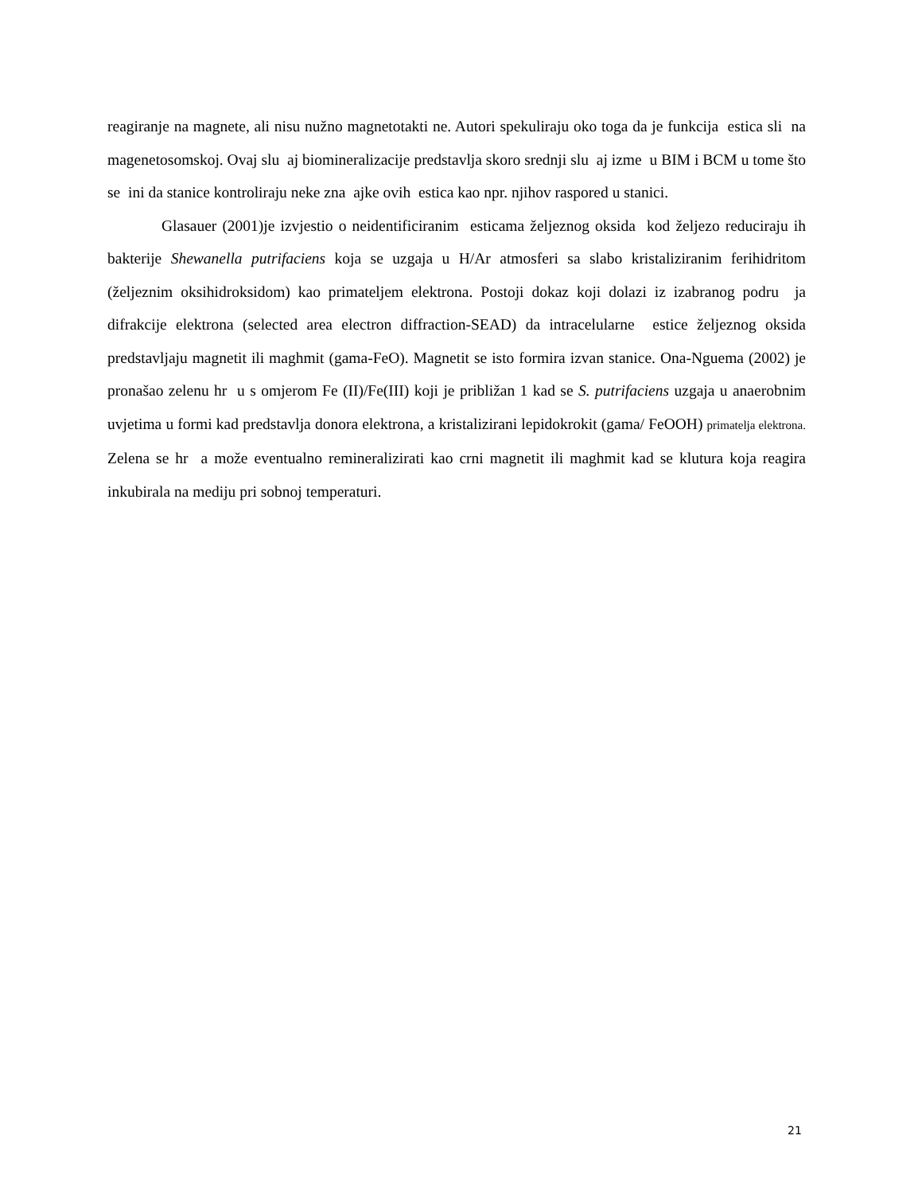reagiranje na magnete, ali nisu nužno magnetotakti ne. Autori spekuliraju oko toga da je funkcija estica sli na magenetosomskoj. Ovaj slu aj biomineralizacije predstavlja skoro srednji slu aj izme u BIM i BCM u tome što se ini da stanice kontroliraju neke zna ajke ovih estica kao npr. njihov raspored u stanici.
Glasauer (2001)je izvjestio o neidentificiranim esticama željeznog oksida kod željezo reduciraju ih bakterije Shewanella putrifaciens koja se uzgaja u H/Ar atmosferi sa slabo kristaliziranim ferihidritom (željeznim oksihidroksidom) kao primateljem elektrona. Postoji dokaz koji dolazi iz izabranog podru ja difrakcije elektrona (selected area electron diffraction-SEAD) da intracelularne estice željeznog oksida predstavljaju magnetit ili maghmit (gama-FeO). Magnetit se isto formira izvan stanice. Ona-Nguema (2002) je pronašao zelenu hr u s omjerom Fe (II)/Fe(III) koji je približan 1 kad se S. putrifaciens uzgaja u anaerobnim uvjetima u formi kad predstavlja donora elektrona, a kristalizirani lepidokrokit (gama/ FeOOH) primatelja elektrona. Zelena se hr a može eventualno remineralizirati kao crni magnetit ili maghmit kad se klutura koja reagira inkubirala na mediju pri sobnoj temperaturi.
21